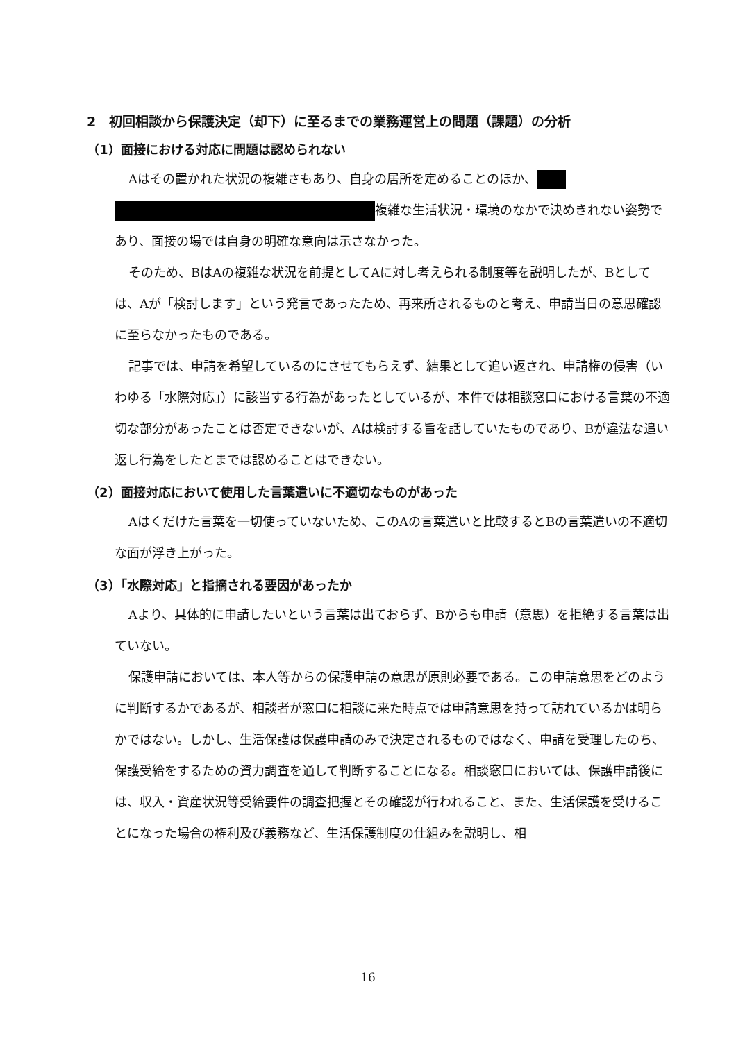2　初回相談から保護決定（却下）に至るまでの業務運営上の問題（課題）の分析
（1）面接における対応に問題は認められない
Aはその置かれた状況の複雑さもあり、自身の居所を定めることのほか、 複雑な生活状況・環境のなかで決めきれない姿勢であり、面接の場では自身の明確な意向は示さなかった。
そのため、BはAの複雑な状況を前提としてAに対し考えられる制度等を説明したが、Bとしては、Aが「検討します」という発言であったため、再来所されるものと考え、申請当日の意思確認に至らなかったものである。
記事では、申請を希望しているのにさせてもらえず、結果として追い返され、申請権の侵害（いわゆる「水際対応」）に該当する行為があったとしているが、本件では相談窓口における言葉の不適切な部分があったことは否定できないが、Aは検討する旨を話していたものであり、Bが違法な追い返し行為をしたとまでは認めることはできない。
（2）面接対応において使用した言葉遣いに不適切なものがあった
Aはくだけた言葉を一切使っていないため、このAの言葉遣いと比較するとBの言葉遣いの不適切な面が浮き上がった。
（3）「水際対応」と指摘される要因があったか
Aより、具体的に申請したいという言葉は出ておらず、Bからも申請（意思）を拒絶する言葉は出ていない。
保護申請においては、本人等からの保護申請の意思が原則必要である。この申請意思をどのように判断するかであるが、相談者が窓口に相談に来た時点では申請意思を持って訪れているかは明らかではない。しかし、生活保護は保護申請のみで決定されるものではなく、申請を受理したのち、保護受給をするための資力調査を通して判断することになる。相談窓口においては、保護申請後には、収入・資産状況等受給要件の調査把握とその確認が行われること、また、生活保護を受けることになった場合の権利及び義務など、生活保護制度の仕組みを説明し、相
16